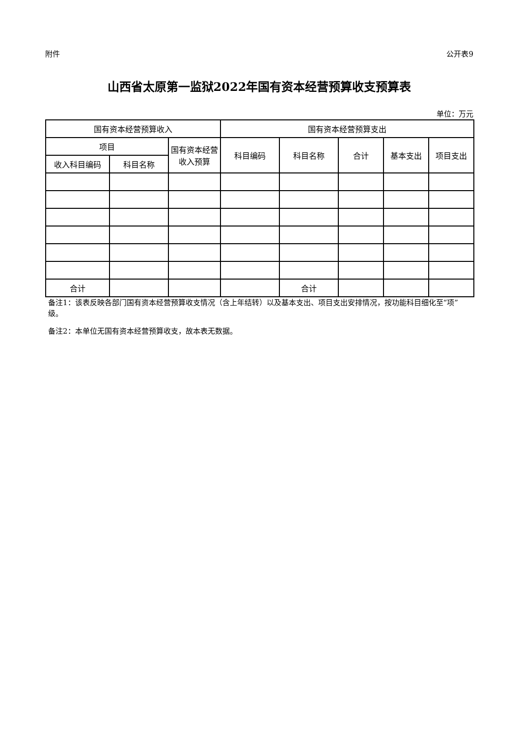附件 公开表9
山西省太原第一监狱2022年国有资本经营预算收支预算表
单位：万元
| 国有资本经营预算收入 | | | 国有资本经营预算支出 | | | | |
| --- | --- | --- | --- | --- | --- | --- | --- |
| 项目 | | 国有资本经营收入预算 | 科目编码 | 科目名称 | 合计 | 基本支出 | 项目支出 |
| 收入科目编码 | 科目名称 | | | | | | |
| 合计 | | | | 合计 | | | |
备注1：该表反映各部门国有资本经营预算收支情况（含上年结转）以及基本支出、项目支出安排情况，按功能科目细化至“项”级。
备注2：本单位无国有资本经营预算收支，故本表无数据。